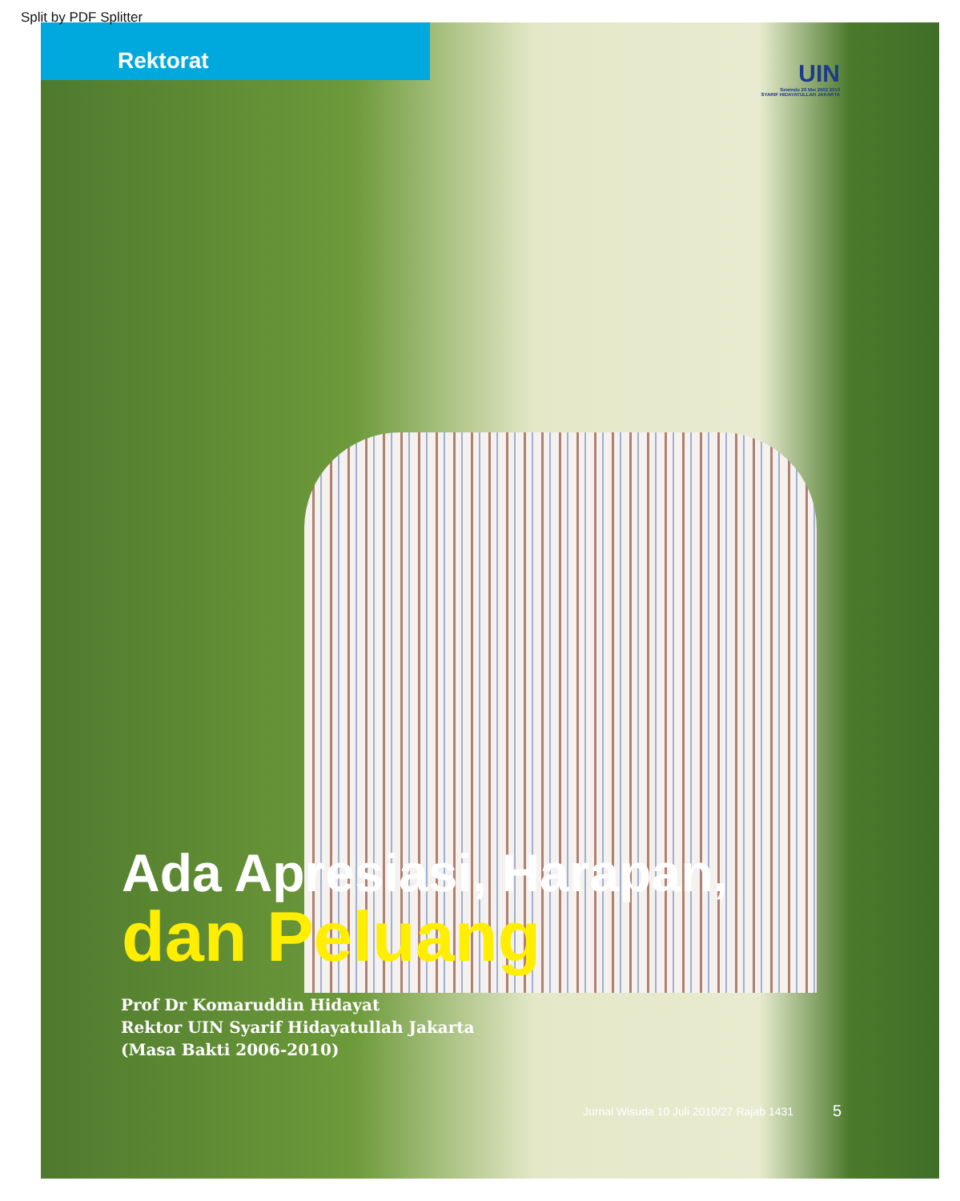Split by PDF Splitter
Rektorat
UIN
Sewindu 20 Mei 2002 2010
SYARIF HIDAYATULLAH JAKARTA
Ada Apresiasi, Harapan,
dan Peluang
Prof Dr Komaruddin Hidayat
Rektor UIN Syarif Hidayatullah Jakarta
(Masa Bakti 2006-2010)
Jurnal Wisuda 10 Juli 2010/27 Rajab 1431
5